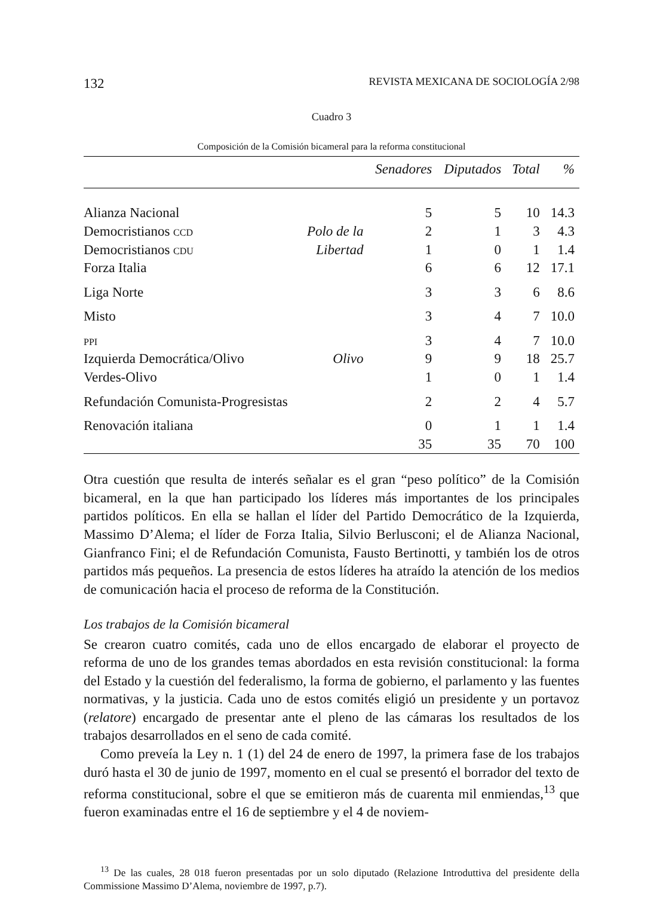132 REVISTA MEXICANA DE SOCIOLOGÍA 2/98
Cuadro 3
Composición de la Comisión bicameral para la reforma constitucional
| | | Senadores | Diputados | Total | % |
| --- | --- | --- | --- | --- | --- |
| Alianza Nacional | | 5 | 5 | 10 | 14.3 |
| Democristianos CCD | Polo de la | 2 | 1 | 3 | 4.3 |
| Democristianos CDU | Libertad | 1 | 0 | 1 | 1.4 |
| Forza Italia | | 6 | 6 | 12 | 17.1 |
| Liga Norte | | 3 | 3 | 6 | 8.6 |
| Misto | | 3 | 4 | 7 | 10.0 |
| PPI | | 3 | 4 | 7 | 10.0 |
| Izquierda Democrática/Olivo | Olivo | 9 | 9 | 18 | 25.7 |
| Verdes-Olivo | | 1 | 0 | 1 | 1.4 |
| Refundación Comunista-Progresistas | | 2 | 2 | 4 | 5.7 |
| Renovación italiana | | 0 | 1 | 1 | 1.4 |
| | | 35 | 35 | 70 | 100 |
Otra cuestión que resulta de interés señalar es el gran “peso político” de la Comisión bicameral, en la que han participado los líderes más importantes de los principales partidos políticos. En ella se hallan el líder del Partido Democrático de la Izquierda, Massimo D’Alema; el líder de Forza Italia, Silvio Berlusconi; el de Alianza Nacional, Gianfranco Fini; el de Refundación Comunista, Fausto Bertinotti, y también los de otros partidos más pequeños. La presencia de estos líderes ha atraído la atención de los medios de comunicación hacia el proceso de reforma de la Constitución.
Los trabajos de la Comisión bicameral
Se crearon cuatro comités, cada uno de ellos encargado de elaborar el proyecto de reforma de uno de los grandes temas abordados en esta revisión constitucional: la forma del Estado y la cuestión del federalismo, la forma de gobierno, el parlamento y las fuentes normativas, y la justicia. Cada uno de estos comités eligió un presidente y un portavoz (relatore) encargado de presentar ante el pleno de las cámaras los resultados de los trabajos desarrollados en el seno de cada comité.
Como preveía la Ley n. 1 (1) del 24 de enero de 1997, la primera fase de los trabajos duró hasta el 30 de junio de 1997, momento en el cual se presentó el borrador del texto de reforma constitucional, sobre el que se emitieron más de cuarenta mil enmiendas,<sup>13</sup> que fueron examinadas entre el 16 de septiembre y el 4 de noviem-
<sup>13</sup> De las cuales, 28 018 fueron presentadas por un solo diputado (Relazione Introduttiva del presidente della Commissione Massimo D’Alema, noviembre de 1997, p.7).